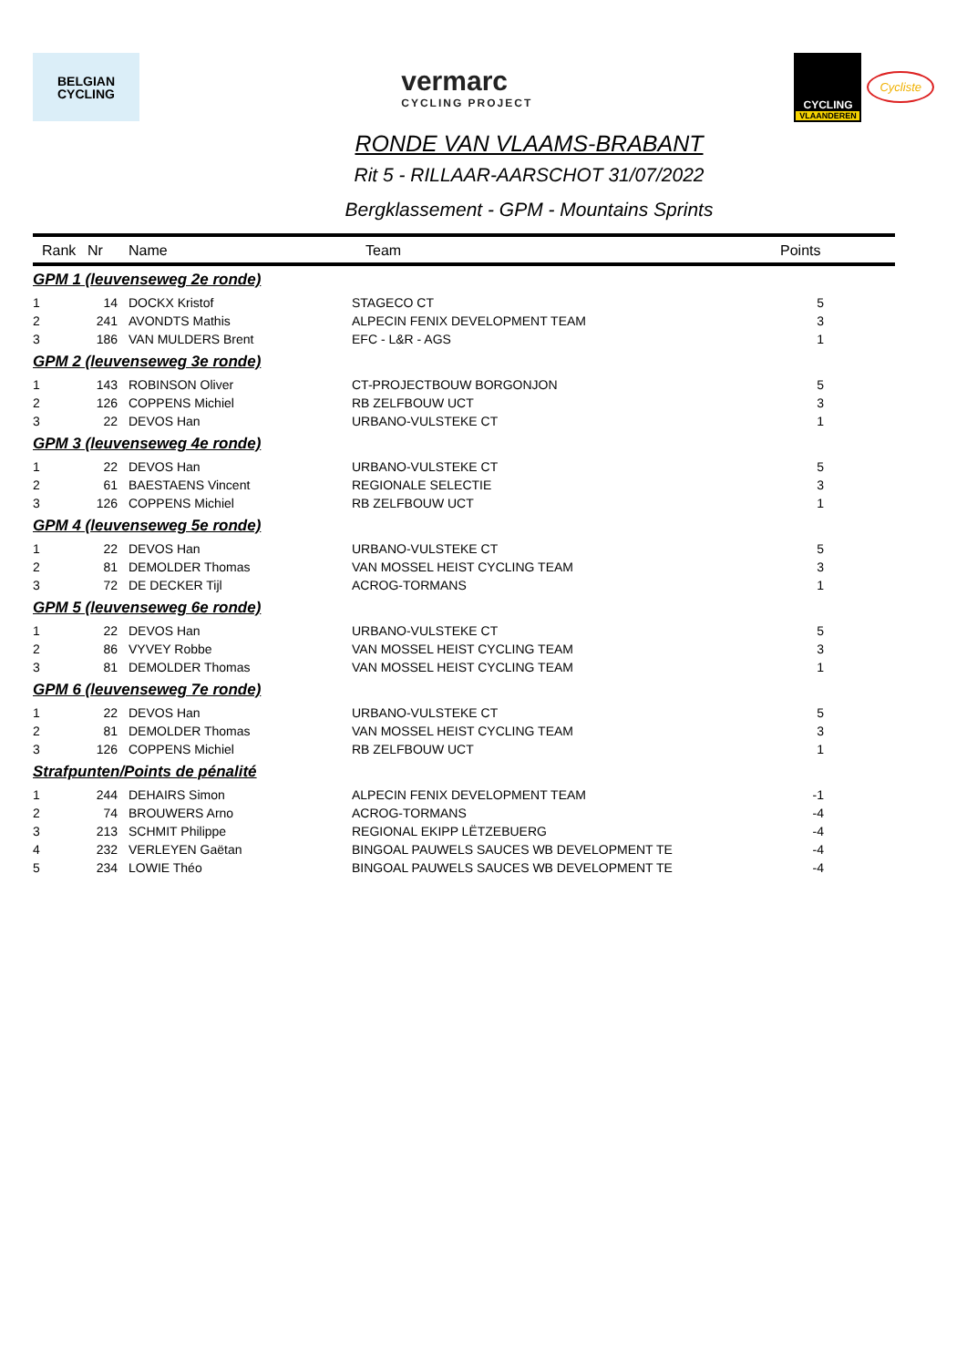BELGIAN
CYCLING
vermarc
CYCLING PROJECT
CYCLING
VLAANDEREN
Cycliste
RONDE VAN VLAAMS-BRABANT
Rit 5 - RILLAAR-AARSCHOT 31/07/2022
Bergklassement - GPM - Mountains Sprints
| Rank | Nr | Name | Team | Points |
| --- | --- | --- | --- | --- |
| GPM 1 (leuvenseweg 2e ronde) | | | | |
| 1 | 14 | DOCKX Kristof | STAGECO CT | 5 |
| 2 | 241 | AVONDTS Mathis | ALPECIN FENIX DEVELOPMENT TEAM | 3 |
| 3 | 186 | VAN MULDERS Brent | EFC - L&R - AGS | 1 |
| GPM 2 (leuvenseweg 3e ronde) | | | | |
| 1 | 143 | ROBINSON Oliver | CT-PROJECTBOUW BORGONJON | 5 |
| 2 | 126 | COPPENS Michiel | RB ZELFBOUW UCT | 3 |
| 3 | 22 | DEVOS Han | URBANO-VULSTEKE CT | 1 |
| GPM 3 (leuvenseweg 4e ronde) | | | | |
| 1 | 22 | DEVOS Han | URBANO-VULSTEKE CT | 5 |
| 2 | 61 | BAESTAENS Vincent | REGIONALE SELECTIE | 3 |
| 3 | 126 | COPPENS Michiel | RB ZELFBOUW UCT | 1 |
| GPM 4 (leuvenseweg 5e ronde) | | | | |
| 1 | 22 | DEVOS Han | URBANO-VULSTEKE CT | 5 |
| 2 | 81 | DEMOLDER Thomas | VAN MOSSEL HEIST CYCLING TEAM | 3 |
| 3 | 72 | DE DECKER Tijl | ACROG-TORMANS | 1 |
| GPM 5 (leuvenseweg 6e ronde) | | | | |
| 1 | 22 | DEVOS Han | URBANO-VULSTEKE CT | 5 |
| 2 | 86 | VYVEY Robbe | VAN MOSSEL HEIST CYCLING TEAM | 3 |
| 3 | 81 | DEMOLDER Thomas | VAN MOSSEL HEIST CYCLING TEAM | 1 |
| GPM 6 (leuvenseweg 7e ronde) | | | | |
| 1 | 22 | DEVOS Han | URBANO-VULSTEKE CT | 5 |
| 2 | 81 | DEMOLDER Thomas | VAN MOSSEL HEIST CYCLING TEAM | 3 |
| 3 | 126 | COPPENS Michiel | RB ZELFBOUW UCT | 1 |
| Strafpunten/Points de pénalité | | | | |
| 1 | 244 | DEHAIRS Simon | ALPECIN FENIX DEVELOPMENT TEAM | -1 |
| 2 | 74 | BROUWERS Arno | ACROG-TORMANS | -4 |
| 3 | 213 | SCHMIT Philippe | REGIONAL EKIPP LËTZEBUERG | -4 |
| 4 | 232 | VERLEYEN Gaëtan | BINGOAL PAUWELS SAUCES WB DEVELOPMENT TE | -4 |
| 5 | 234 | LOWIE Théo | BINGOAL PAUWELS SAUCES WB DEVELOPMENT TE | -4 |